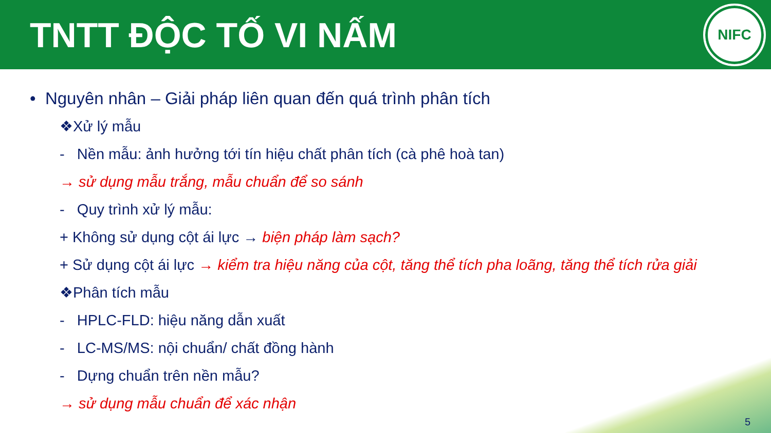TNTT ĐỘC TỐ VI NẤM
NIFC
• Nguyên nhân – Giải pháp liên quan đến quá trình phân tích
❖Xử lý mẫu
- Nền mẫu: ảnh hưởng tới tín hiệu chất phân tích (cà phê hoà tan)
→ sử dụng mẫu trắng, mẫu chuẩn để so sánh
- Quy trình xử lý mẫu:
+ Không sử dụng cột ái lực → biện pháp làm sạch?
+ Sử dụng cột ái lực → kiểm tra hiệu năng của cột, tăng thể tích pha loãng, tăng thể tích rửa giải
❖Phân tích mẫu
- HPLC-FLD: hiệu năng dẫn xuất
- LC-MS/MS: nội chuẩn/ chất đồng hành
- Dựng chuẩn trên nền mẫu?
→ sử dụng mẫu chuẩn để xác nhận
5